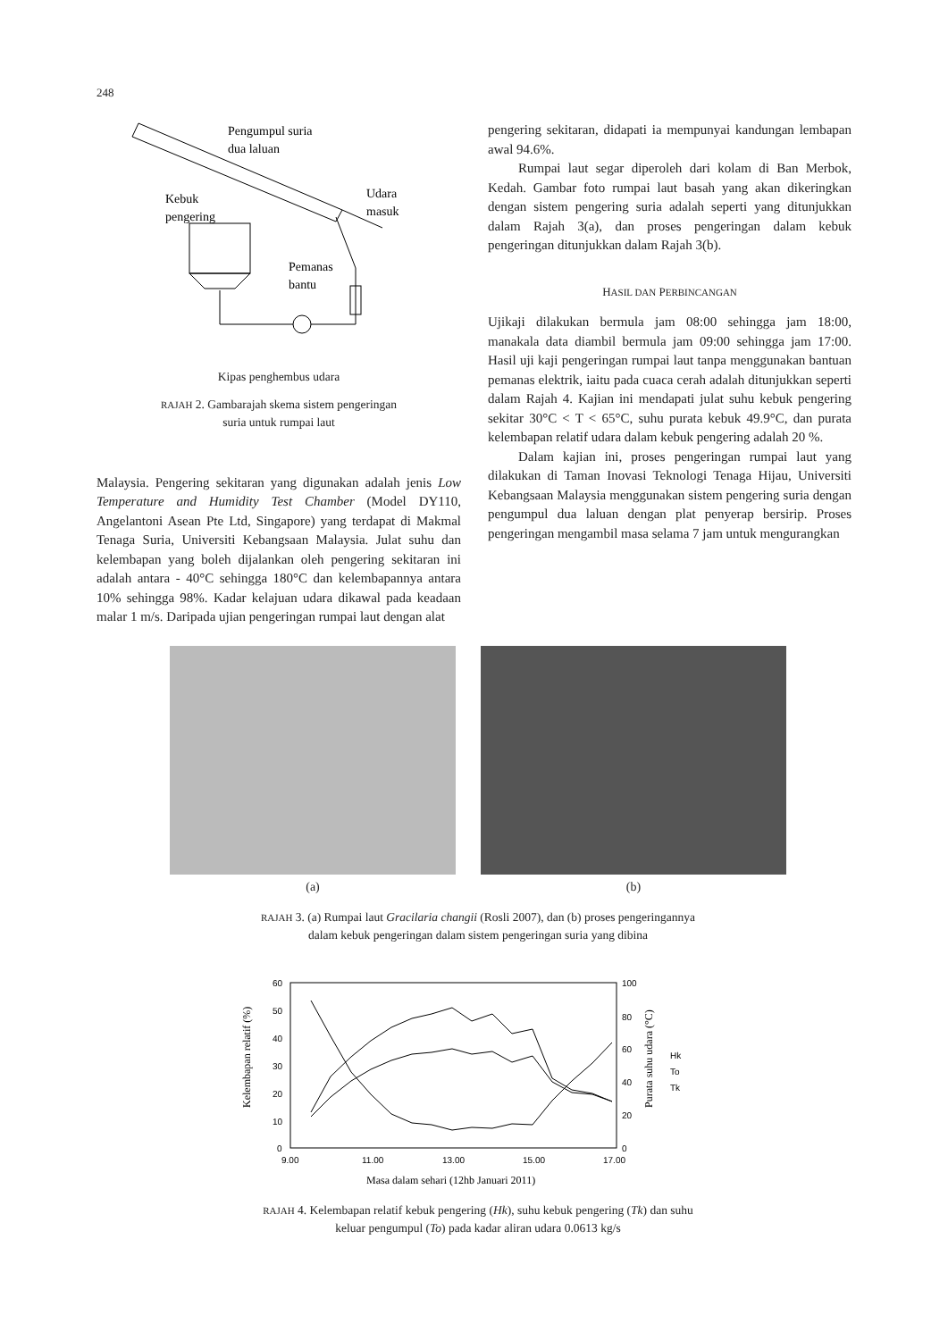248
Pengumpul suria
dua laluan
Kebuk
pengering
Udara
masuk
Pemanas
bantu
Kipas penghembus udara
RAJAH 2. Gambarajah skema sistem pengeringan
suria untuk rumpai laut
Malaysia. Pengering sekitaran yang digunakan adalah jenis Low Temperature and Humidity Test Chamber (Model DY110, Angelantoni Asean Pte Ltd, Singapore) yang terdapat di Makmal Tenaga Suria, Universiti Kebangsaan Malaysia. Julat suhu dan kelembapan yang boleh dijalankan oleh pengering sekitaran ini adalah antara - 40°C sehingga 180°C dan kelembapannya antara 10% sehingga 98%. Kadar kelajuan udara dikawal pada keadaan malar 1 m/s. Daripada ujian pengeringan rumpai laut dengan alat
pengering sekitaran, didapati ia mempunyai kandungan lembapan awal 94.6%.
Rumpai laut segar diperoleh dari kolam di Ban Merbok, Kedah. Gambar foto rumpai laut basah yang akan dikeringkan dengan sistem pengering suria adalah seperti yang ditunjukkan dalam Rajah 3(a), dan proses pengeringan dalam kebuk pengeringan ditunjukkan dalam Rajah 3(b).
HASIL DAN PERBINCANGAN
Ujikaji dilakukan bermula jam 08:00 sehingga jam 18:00, manakala data diambil bermula jam 09:00 sehingga jam 17:00. Hasil uji kaji pengeringan rumpai laut tanpa menggunakan bantuan pemanas elektrik, iaitu pada cuaca cerah adalah ditunjukkan seperti dalam Rajah 4. Kajian ini mendapati julat suhu kebuk pengering sekitar 30°C < T < 65°C, suhu purata kebuk 49.9°C, dan purata kelembapan relatif udara dalam kebuk pengering adalah 20 %.
Dalam kajian ini, proses pengeringan rumpai laut yang dilakukan di Taman Inovasi Teknologi Tenaga Hijau, Universiti Kebangsaan Malaysia menggunakan sistem pengering suria dengan pengumpul dua laluan dengan plat penyerap bersirip. Proses pengeringan mengambil masa selama 7 jam untuk mengurangkan
(a) (b)
RAJAH 3. (a) Rumpai laut Gracilaria changii (Rosli 2007), dan (b) proses pengeringannya
dalam kebuk pengeringan dalam sistem pengeringan suria yang dibina
60
50
40
30
20
10
0
100
80
60
40
20
0
9.00
11.00
13.00
15.00
17.00
Hk
To
Tk
Masa dalam sehari (12hb Januari 2011)
Kelembapan relatif (%)
Purata suhu udara (°C)
RAJAH 4. Kelembapan relatif kebuk pengering (Hk), suhu kebuk pengering (Tk) dan suhu
keluar pengumpul (To) pada kadar aliran udara 0.0613 kg/s